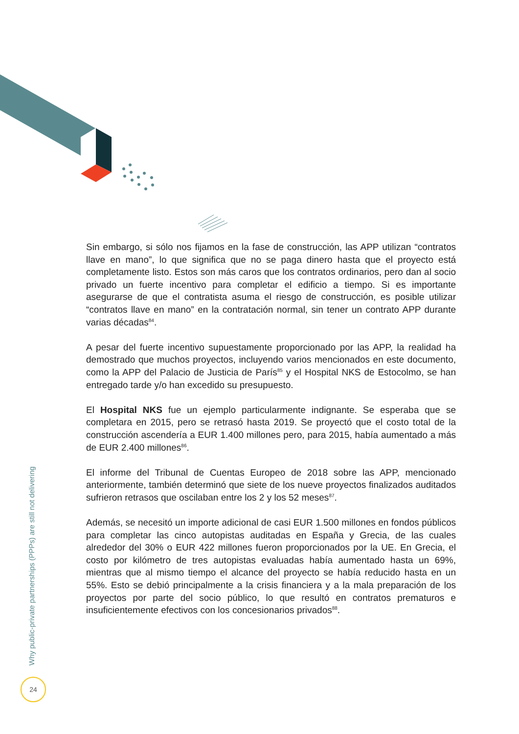Sin embargo, si sólo nos fijamos en la fase de construcción, las APP utilizan “contratos llave en mano”, lo que significa que no se paga dinero hasta que el proyecto está completamente listo. Estos son más caros que los contratos ordinarios, pero dan al socio privado un fuerte incentivo para completar el edificio a tiempo. Si es importante asegurarse de que el contratista asuma el riesgo de construcción, es posible utilizar “contratos llave en mano” en la contratación normal, sin tener un contrato APP durante varias décadas<sup>84</sup>.
A pesar del fuerte incentivo supuestamente proporcionado por las APP, la realidad ha demostrado que muchos proyectos, incluyendo varios mencionados en este documento, como la APP del Palacio de Justicia de París<sup>85</sup> y el Hospital NKS de Estocolmo, se han entregado tarde y/o han excedido su presupuesto.
El Hospital NKS fue un ejemplo particularmente indignante. Se esperaba que se completara en 2015, pero se retrasó hasta 2019. Se proyectó que el costo total de la construcción ascendería a EUR 1.400 millones pero, para 2015, había aumentado a más de EUR 2.400 millones<sup>86</sup>.
El informe del Tribunal de Cuentas Europeo de 2018 sobre las APP, mencionado anteriormente, también determinó que siete de los nueve proyectos finalizados auditados sufrieron retrasos que oscilaban entre los 2 y los 52 meses<sup>87</sup>.
Además, se necesitó un importe adicional de casi EUR 1.500 millones en fondos públicos para completar las cinco autopistas auditadas en España y Grecia, de las cuales alrededor del 30% o EUR 422 millones fueron proporcionados por la UE. En Grecia, el costo por kilómetro de tres autopistas evaluadas había aumentado hasta un 69%, mientras que al mismo tiempo el alcance del proyecto se había reducido hasta en un 55%. Esto se debió principalmente a la crisis financiera y a la mala preparación de los proyectos por parte del socio público, lo que resultó en contratos prematuros e insuficientemente efectivos con los concesionarios privados<sup>88</sup>.
Why public-private partnerships (PPPs) are still not delivering
24